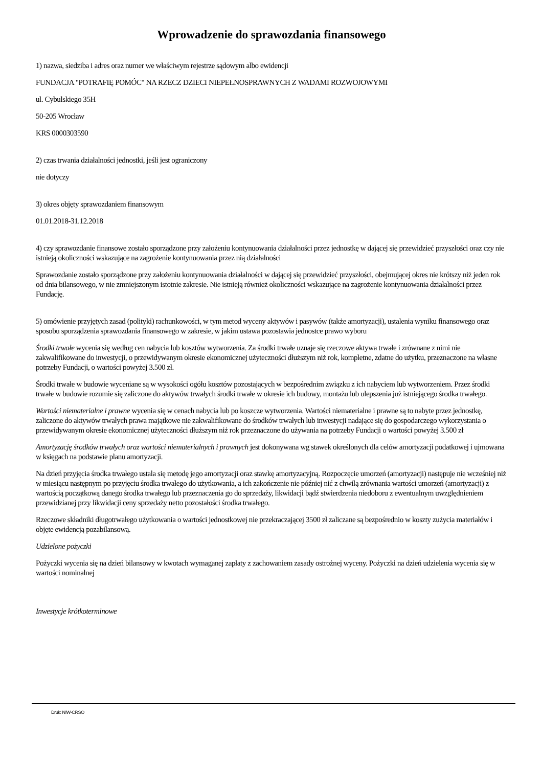Wprowadzenie do sprawozdania finansowego
1) nazwa, siedziba i adres oraz numer we właściwym rejestrze sądowym albo ewidencji
FUNDACJA "POTRAFIĘ POMÓC" NA RZECZ DZIECI NIEPEŁNOSPRAWNYCH Z WADAMI ROZWOJOWYMI
ul. Cybulskiego 35H
50-205 Wrocław
KRS 0000303590
2) czas trwania działalności jednostki, jeśli jest ograniczony
nie dotyczy
3) okres objęty sprawozdaniem finansowym
01.01.2018-31.12.2018
4) czy sprawozdanie finansowe zostało sporządzone przy założeniu kontynuowania działalności przez jednostkę w dającej się przewidzieć przyszłości oraz czy nie istnieją okoliczności wskazujące na zagrożenie kontynuowania przez nią działalności
Sprawozdanie zostało sporządzone przy założeniu kontynuowania działalności w dającej się przewidzieć przyszłości, obejmującej okres nie krótszy niż jeden rok od dnia bilansowego, w nie zmniejszonym istotnie zakresie. Nie istnieją również okoliczności wskazujące na zagrożenie kontynuowania działalności przez Fundację.
5) omówienie przyjętych zasad (polityki) rachunkowości, w tym metod wyceny aktywów i pasywów (także amortyzacji), ustalenia wyniku finansowego oraz sposobu sporządzenia sprawozdania finansowego w zakresie, w jakim ustawa pozostawia jednostce prawo wyboru
Środki trwałe wycenia się według cen nabycia lub kosztów wytworzenia. Za środki trwałe uznaje się rzeczowe aktywa trwałe i zrównane z nimi nie zakwalifikowane do inwestycji, o przewidywanym okresie ekonomicznej użyteczności dłuższym niż rok, kompletne, zdatne do użytku, przeznaczone na własne potrzeby Fundacji, o wartości powyżej 3.500 zł.
Środki trwałe w budowie wyceniane są w wysokości ogółu kosztów pozostających w bezpośrednim związku z ich nabyciem lub wytworzeniem. Przez środki trwałe w budowie rozumie się zaliczone do aktywów trwałych środki trwałe w okresie ich budowy, montażu lub ulepszenia już istniejącego środka trwałego.
Wartości niematerialne i prawne wycenia się w cenach nabycia lub po koszcze wytworzenia. Wartości niematerialne i prawne są to nabyte przez jednostkę, zaliczone do aktywów trwałych prawa majątkowe nie zakwalifikowane do środków trwałych lub inwestycji nadające się do gospodarczego wykorzystania o przewidywanym okresie ekonomicznej użyteczności dłuższym niż rok przeznaczone do używania na potrzeby Fundacji o wartości powyżej 3.500 zł
Amortyzację środków trwałych oraz wartości niematerialnych i prawnych jest dokonywana wg stawek określonych dla celów amortyzacji podatkowej i ujmowana w księgach na podstawie planu amortyzacji.
Na dzień przyjęcia środka trwałego ustala się metodę jego amortyzacji oraz stawkę amortyzacyjną. Rozpoczęcie umorzeń (amortyzacji) następuje nie wcześniej niż w miesiącu następnym po przyjęciu środka trwałego do użytkowania, a ich zakończenie nie później nić z chwilą zrównania wartości umorzeń (amortyzacji) z wartością początkową danego środka trwałego lub przeznaczenia go do sprzedaży, likwidacji bądź stwierdzenia niedoboru z ewentualnym uwzględnieniem przewidzianej przy likwidacji ceny sprzedaży netto pozostałości środka trwałego.
Rzeczowe składniki długotrwałego użytkowania o wartości jednostkowej nie przekraczającej 3500 zł zaliczane są bezpośrednio w koszty zużycia materiałów i objęte ewidencją pozabilansową.
Udzielone pożyczki
Pożyczki wycenia się na dzień bilansowy w kwotach wymaganej zapłaty z zachowaniem zasady ostrożnej wyceny. Pożyczki na dzień udzielenia wycenia się w wartości nominalnej
Inwestycje krótkoterminowe
Druk: NIW-CRSO